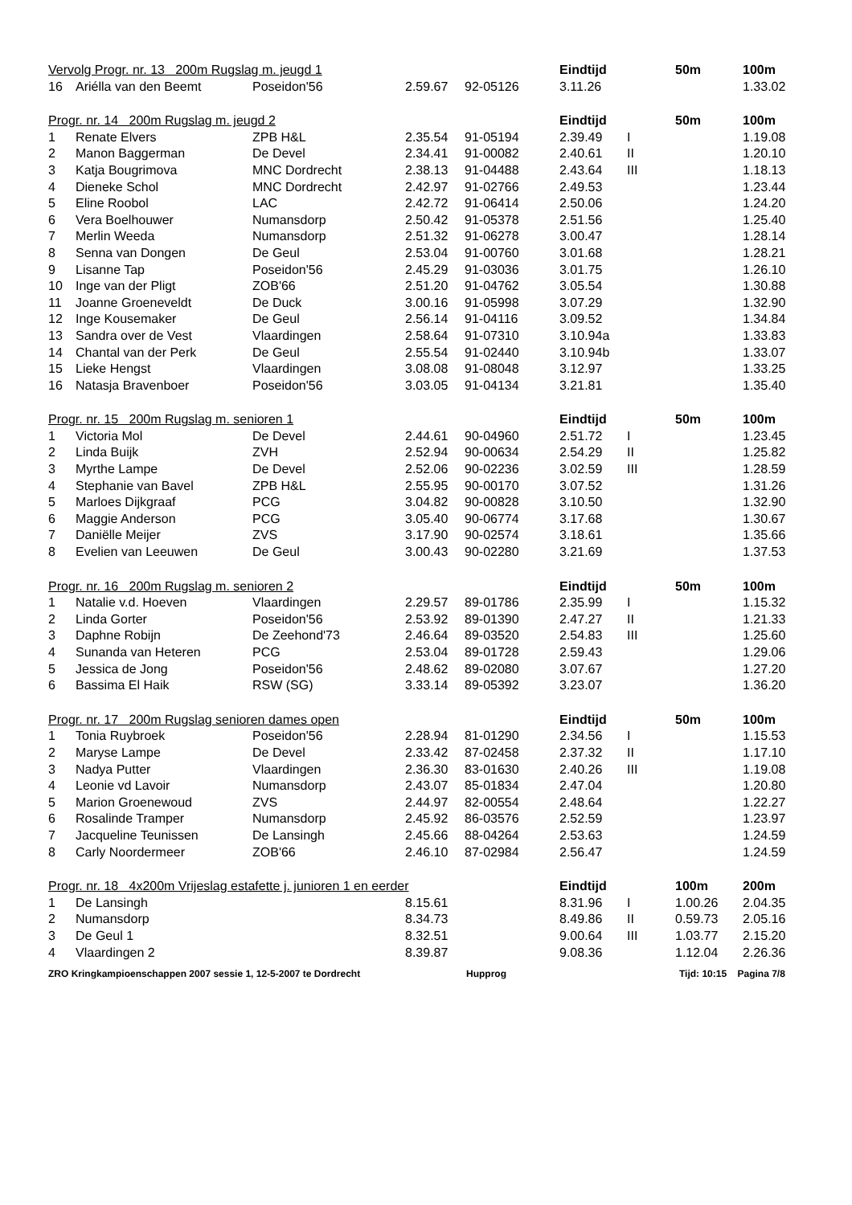| Vervolg Progr. nr. 13 200m Rugslag m. jeugd 1 | | | | | Eindtijd | | 50m | 100m |
| --- | --- | --- | --- | --- | --- | --- | --- | --- |
| 16 | Ariélla van den Beemt | Poseidon'56 | 2.59.67 | 92-05126 | 3.11.26 | | | 1.33.02 |
| Progr. nr. 14 200m Rugslag m. jeugd 2 | | | | | Eindtijd | | 50m | 100m |
| 1 | Renate Elvers | ZPB H&L | 2.35.54 | 91-05194 | 2.39.49 | I | | 1.19.08 |
| 2 | Manon Baggerman | De Devel | 2.34.41 | 91-00082 | 2.40.61 | II | | 1.20.10 |
| 3 | Katja Bougrimova | MNC Dordrecht | 2.38.13 | 91-04488 | 2.43.64 | III | | 1.18.13 |
| 4 | Dieneke Schol | MNC Dordrecht | 2.42.97 | 91-02766 | 2.49.53 | | | 1.23.44 |
| 5 | Eline Roobol | LAC | 2.42.72 | 91-06414 | 2.50.06 | | | 1.24.20 |
| 6 | Vera Boelhouwer | Numansdorp | 2.50.42 | 91-05378 | 2.51.56 | | | 1.25.40 |
| 7 | Merlin Weeda | Numansdorp | 2.51.32 | 91-06278 | 3.00.47 | | | 1.28.14 |
| 8 | Senna van Dongen | De Geul | 2.53.04 | 91-00760 | 3.01.68 | | | 1.28.21 |
| 9 | Lisanne Tap | Poseidon'56 | 2.45.29 | 91-03036 | 3.01.75 | | | 1.26.10 |
| 10 | Inge van der Pligt | ZOB'66 | 2.51.20 | 91-04762 | 3.05.54 | | | 1.30.88 |
| 11 | Joanne Groeneveldt | De Duck | 3.00.16 | 91-05998 | 3.07.29 | | | 1.32.90 |
| 12 | Inge Kousemaker | De Geul | 2.56.14 | 91-04116 | 3.09.52 | | | 1.34.84 |
| 13 | Sandra over de Vest | Vlaardingen | 2.58.64 | 91-07310 | 3.10.94a | | | 1.33.83 |
| 14 | Chantal van der Perk | De Geul | 2.55.54 | 91-02440 | 3.10.94b | | | 1.33.07 |
| 15 | Lieke Hengst | Vlaardingen | 3.08.08 | 91-08048 | 3.12.97 | | | 1.33.25 |
| 16 | Natasja Bravenboer | Poseidon'56 | 3.03.05 | 91-04134 | 3.21.81 | | | 1.35.40 |
| Progr. nr. 15 200m Rugslag m. senioren 1 | | | | | Eindtijd | | 50m | 100m |
| 1 | Victoria Mol | De Devel | 2.44.61 | 90-04960 | 2.51.72 | I | | 1.23.45 |
| 2 | Linda Buijk | ZVH | 2.52.94 | 90-00634 | 2.54.29 | II | | 1.25.82 |
| 3 | Myrthe Lampe | De Devel | 2.52.06 | 90-02236 | 3.02.59 | III | | 1.28.59 |
| 4 | Stephanie van Bavel | ZPB H&L | 2.55.95 | 90-00170 | 3.07.52 | | | 1.31.26 |
| 5 | Marloes Dijkgraaf | PCG | 3.04.82 | 90-00828 | 3.10.50 | | | 1.32.90 |
| 6 | Maggie Anderson | PCG | 3.05.40 | 90-06774 | 3.17.68 | | | 1.30.67 |
| 7 | Daniëlle Meijer | ZVS | 3.17.90 | 90-02574 | 3.18.61 | | | 1.35.66 |
| 8 | Evelien van Leeuwen | De Geul | 3.00.43 | 90-02280 | 3.21.69 | | | 1.37.53 |
| Progr. nr. 16 200m Rugslag m. senioren 2 | | | | | Eindtijd | | 50m | 100m |
| 1 | Natalie v.d. Hoeven | Vlaardingen | 2.29.57 | 89-01786 | 2.35.99 | I | | 1.15.32 |
| 2 | Linda Gorter | Poseidon'56 | 2.53.92 | 89-01390 | 2.47.27 | II | | 1.21.33 |
| 3 | Daphne Robijn | De Zeehond'73 | 2.46.64 | 89-03520 | 2.54.83 | III | | 1.25.60 |
| 4 | Sunanda van Heteren | PCG | 2.53.04 | 89-01728 | 2.59.43 | | | 1.29.06 |
| 5 | Jessica de Jong | Poseidon'56 | 2.48.62 | 89-02080 | 3.07.67 | | | 1.27.20 |
| 6 | Bassima El Haik | RSW (SG) | 3.33.14 | 89-05392 | 3.23.07 | | | 1.36.20 |
| Progr. nr. 17 200m Rugslag senioren dames open | | | | | Eindtijd | | 50m | 100m |
| 1 | Tonia Ruybroek | Poseidon'56 | 2.28.94 | 81-01290 | 2.34.56 | I | | 1.15.53 |
| 2 | Maryse Lampe | De Devel | 2.33.42 | 87-02458 | 2.37.32 | II | | 1.17.10 |
| 3 | Nadya Putter | Vlaardingen | 2.36.30 | 83-01630 | 2.40.26 | III | | 1.19.08 |
| 4 | Leonie vd Lavoir | Numansdorp | 2.43.07 | 85-01834 | 2.47.04 | | | 1.20.80 |
| 5 | Marion Groenewoud | ZVS | 2.44.97 | 82-00554 | 2.48.64 | | | 1.22.27 |
| 6 | Rosalinde Tramper | Numansdorp | 2.45.92 | 86-03576 | 2.52.59 | | | 1.23.97 |
| 7 | Jacqueline Teunissen | De Lansingh | 2.45.66 | 88-04264 | 2.53.63 | | | 1.24.59 |
| 8 | Carly Noordermeer | ZOB'66 | 2.46.10 | 87-02984 | 2.56.47 | | | 1.24.59 |
| Progr. nr. 18 4x200m Vrijeslag estafette j. junioren 1 en eerder | | | | | Eindtijd | | 100m | 200m |
| 1 | De Lansingh | | 8.15.61 | | 8.31.96 | I | 1.00.26 | 2.04.35 |
| 2 | Numansdorp | | 8.34.73 | | 8.49.86 | II | 0.59.73 | 2.05.16 |
| 3 | De Geul 1 | | 8.32.51 | | 9.00.64 | III | 1.03.77 | 2.15.20 |
| 4 | Vlaardingen 2 | | 8.39.87 | | 9.08.36 | | 1.12.04 | 2.26.36 |
ZRO Kringkampioenschappen 2007 sessie 1, 12-5-2007 te Dordrecht Hupprog Tijd: 10:15 Pagina 7/8